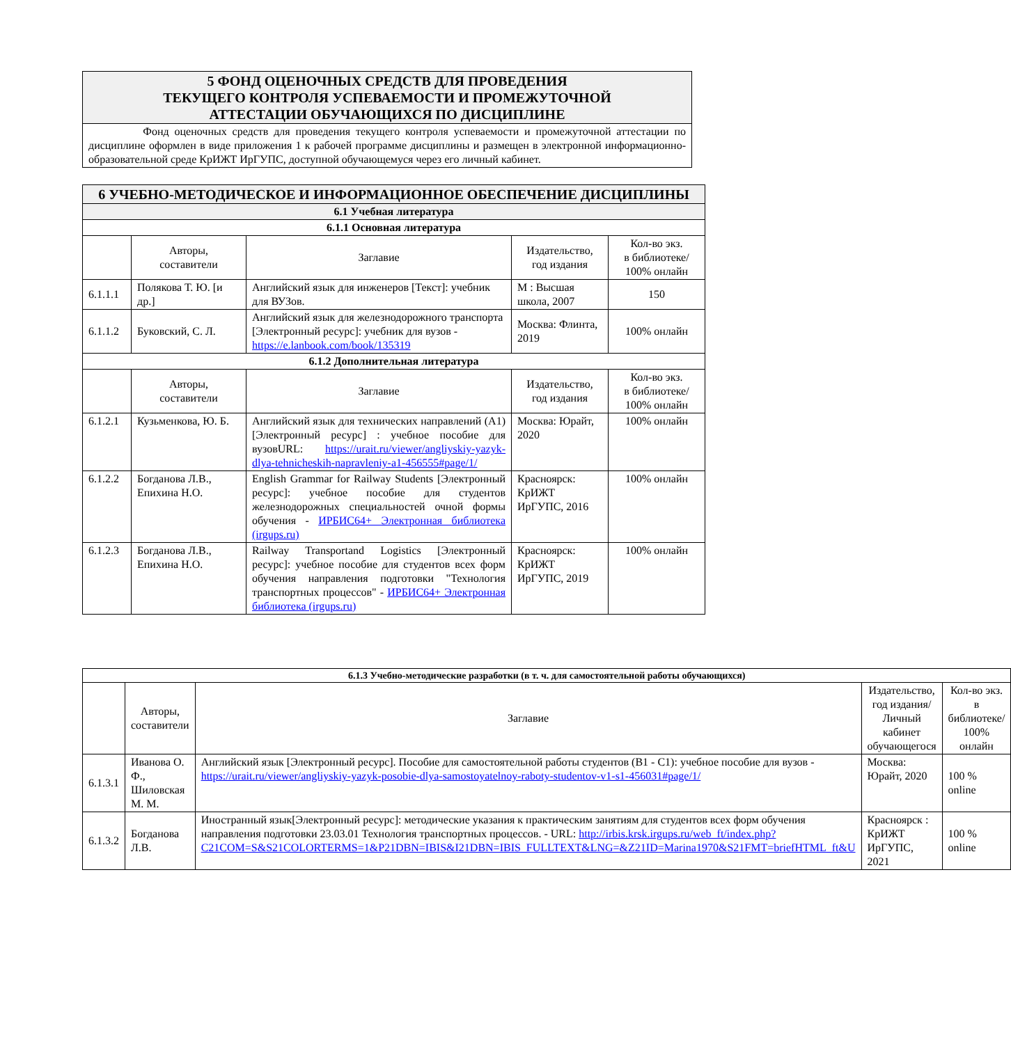| 5 ФОНД ОЦЕНОЧНЫХ СРЕДСТВ ДЛЯ ПРОВЕДЕНИЯ ТЕКУЩЕГО КОНТРОЛЯ УСПЕВАЕМОСТИ И ПРОМЕЖУТОЧНОЙ АТТЕСТАЦИИ ОБУЧАЮЩИХСЯ ПО ДИСЦИПЛИНЕ |
| Фонд оценочных средств для проведения текущего контроля успеваемости и промежуточной аттестации по дисциплине оформлен в виде приложения 1 к рабочей программе дисциплины и размещен в электронной информационно-образовательной среде КрИЖТ ИрГУПС, доступной обучающемуся через его личный кабинет. |
| 6 УЧЕБНО-МЕТОДИЧЕСКОЕ И ИНФОРМАЦИОННОЕ ОБЕСПЕЧЕНИЕ ДИСЦИПЛИНЫ | | | | |
| 6.1 Учебная литература | | | | |
| 6.1.1 Основная литература | | | | |
| | Авторы, составители | Заглавие | Издательство, год издания | Кол-во экз. в библиотеке/ 100% онлайн |
| 6.1.1.1 | Полякова Т. Ю. [и др.] | Английский язык для инженеров [Текст]: учебник для ВУЗов. | М : Высшая школа, 2007 | 150 |
| 6.1.1.2 | Буковский, С. Л. | Английский язык для железнодорожного транспорта [Электронный ресурс]: учебник для вузов - https://e.lanbook.com/book/135319 | Москва: Флинта, 2019 | 100% онлайн |
| 6.1.2 Дополнительная литература | | | | |
| | Авторы, составители | Заглавие | Издательство, год издания | Кол-во экз. в библиотеке/ 100% онлайн |
| 6.1.2.1 | Кузьменкова, Ю. Б. | Английский язык для технических направлений (A1) [Электронный ресурс] : учебное пособие для вузовURL: https://urait.ru/viewer/angliyskiy-yazyk-dlya-tehnicheskih-napravleniy-a1-456555#page/1/ | Москва: Юрайт, 2020 | 100% онлайн |
| 6.1.2.2 | Богданова Л.В., Епихина Н.О. | English Grammar for Railway Students [Электронный ресурс]: учебное пособие для студентов железнодорожных специальностей очной формы обучения - ИРБИС64+ Электронная библиотека (irgups.ru) | Красноярск: КрИЖТ ИрГУПС, 2016 | 100% онлайн |
| 6.1.2.3 | Богданова Л.В., Епихина Н.О. | Railway Transportand Logistics [Электронный ресурс]: учебное пособие для студентов всех форм обучения направления подготовки "Технология транспортных процессов" - ИРБИС64+ Электронная библиотека (irgups.ru) | Красноярск: КрИЖТ ИрГУПС, 2019 | 100% онлайн |
| 6.1.3 Учебно-методические разработки (в т. ч. для самостоятельной работы обучающихся) | | | | |
| | Авторы, составители | Заглавие | Издательство, год издания/ Личный кабинет обучающегося | Кол-во экз. в библиотеке/ 100% онлайн |
| 6.1.3.1 | Иванова О. Ф., Шиловская М. М. | Английский язык [Электронный ресурс]. Пособие для самостоятельной работы студентов (B1 - C1): учебное пособие для вузов - https://urait.ru/viewer/angliyskiy-yazyk-posobie-dlya-samostoyatelnoy-raboty-studentov-v1-s1-456031#page/1/ | Москва: Юрайт, 2020 | 100 % online |
| 6.1.3.2 | Богданова Л.В. | Иностранный язык[Электронный ресурс]: методические указания к практическим занятиям для студентов всех форм обучения направления подготовки 23.03.01 Технология транспортных процессов. - URL: http://irbis.krsk.irgups.ru/web_ft/index.php?C21COM=S&S21COLORTERMS=1&P21DBN=IBIS&I21DBN=IBIS_FULLTEXT&LNG=&Z21ID=Marina1970&S21FMT=briefHTML_ft&U | Красноярск : КрИЖТ ИрГУПС, 2021 | 100 % online |